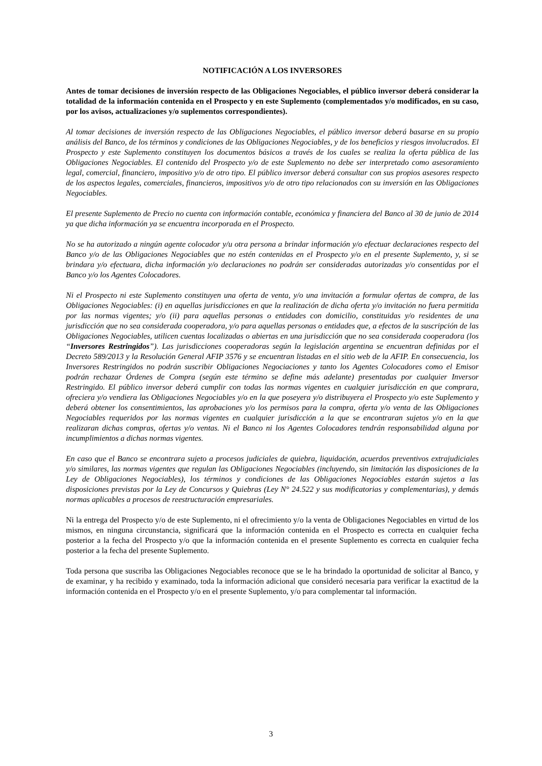NOTIFICACIÓN A LOS INVERSORES
Antes de tomar decisiones de inversión respecto de las Obligaciones Negociables, el público inversor deberá considerar la totalidad de la información contenida en el Prospecto y en este Suplemento (complementados y/o modificados, en su caso, por los avisos, actualizaciones y/o suplementos correspondientes).
Al tomar decisiones de inversión respecto de las Obligaciones Negociables, el público inversor deberá basarse en su propio análisis del Banco, de los términos y condiciones de las Obligaciones Negociables, y de los beneficios y riesgos involucrados. El Prospecto y este Suplemento constituyen los documentos básicos a través de los cuales se realiza la oferta pública de las Obligaciones Negociables. El contenido del Prospecto y/o de este Suplemento no debe ser interpretado como asesoramiento legal, comercial, financiero, impositivo y/o de otro tipo. El público inversor deberá consultar con sus propios asesores respecto de los aspectos legales, comerciales, financieros, impositivos y/o de otro tipo relacionados con su inversión en las Obligaciones Negociables.
El presente Suplemento de Precio no cuenta con información contable, económica y financiera del Banco al 30 de junio de 2014 ya que dicha información ya se encuentra incorporada en el Prospecto.
No se ha autorizado a ningún agente colocador y/u otra persona a brindar información y/o efectuar declaraciones respecto del Banco y/o de las Obligaciones Negociables que no estén contenidas en el Prospecto y/o en el presente Suplemento, y, si se brindara y/o efectuara, dicha información y/o declaraciones no podrán ser consideradas autorizadas y/o consentidas por el Banco y/o los Agentes Colocadores.
Ni el Prospecto ni este Suplemento constituyen una oferta de venta, y/o una invitación a formular ofertas de compra, de las Obligaciones Negociables: (i) en aquellas jurisdicciones en que la realización de dicha oferta y/o invitación no fuera permitida por las normas vigentes; y/o (ii) para aquellas personas o entidades con domicilio, constituidas y/o residentes de una jurisdicción que no sea considerada cooperadora, y/o para aquellas personas o entidades que, a efectos de la suscripción de las Obligaciones Negociables, utilicen cuentas localizadas o abiertas en una jurisdicción que no sea considerada cooperadora (los “Inversores Restringidos”). Las jurisdicciones cooperadoras según la legislación argentina se encuentran definidas por el Decreto 589/2013 y la Resolución General AFIP 3576 y se encuentran listadas en el sitio web de la AFIP. En consecuencia, los Inversores Restringidos no podrán suscribir Obligaciones Negociaciones y tanto los Agentes Colocadores como el Emisor podrán rechazar Órdenes de Compra (según este término se define más adelante) presentadas por cualquier Inversor Restringido. El público inversor deberá cumplir con todas las normas vigentes en cualquier jurisdicción en que comprara, ofreciera y/o vendiera las Obligaciones Negociables y/o en la que poseyera y/o distribuyera el Prospecto y/o este Suplemento y deberá obtener los consentimientos, las aprobaciones y/o los permisos para la compra, oferta y/o venta de las Obligaciones Negociables requeridos por las normas vigentes en cualquier jurisdicción a la que se encontraran sujetos y/o en la que realizaran dichas compras, ofertas y/o ventas. Ni el Banco ni los Agentes Colocadores tendrán responsabilidad alguna por incumplimientos a dichas normas vigentes.
En caso que el Banco se encontrara sujeto a procesos judiciales de quiebra, liquidación, acuerdos preventivos extrajudiciales y/o similares, las normas vigentes que regulan las Obligaciones Negociables (incluyendo, sin limitación las disposiciones de la Ley de Obligaciones Negociables), los términos y condiciones de las Obligaciones Negociables estarán sujetos a las disposiciones previstas por la Ley de Concursos y Quiebras (Ley N° 24.522 y sus modificatorias y complementarias), y demás normas aplicables a procesos de reestructuración empresariales.
Ni la entrega del Prospecto y/o de este Suplemento, ni el ofrecimiento y/o la venta de Obligaciones Negociables en virtud de los mismos, en ninguna circunstancia, significará que la información contenida en el Prospecto es correcta en cualquier fecha posterior a la fecha del Prospecto y/o que la información contenida en el presente Suplemento es correcta en cualquier fecha posterior a la fecha del presente Suplemento.
Toda persona que suscriba las Obligaciones Negociables reconoce que se le ha brindado la oportunidad de solicitar al Banco, y de examinar, y ha recibido y examinado, toda la información adicional que consideró necesaria para verificar la exactitud de la información contenida en el Prospecto y/o en el presente Suplemento, y/o para complementar tal información.
3